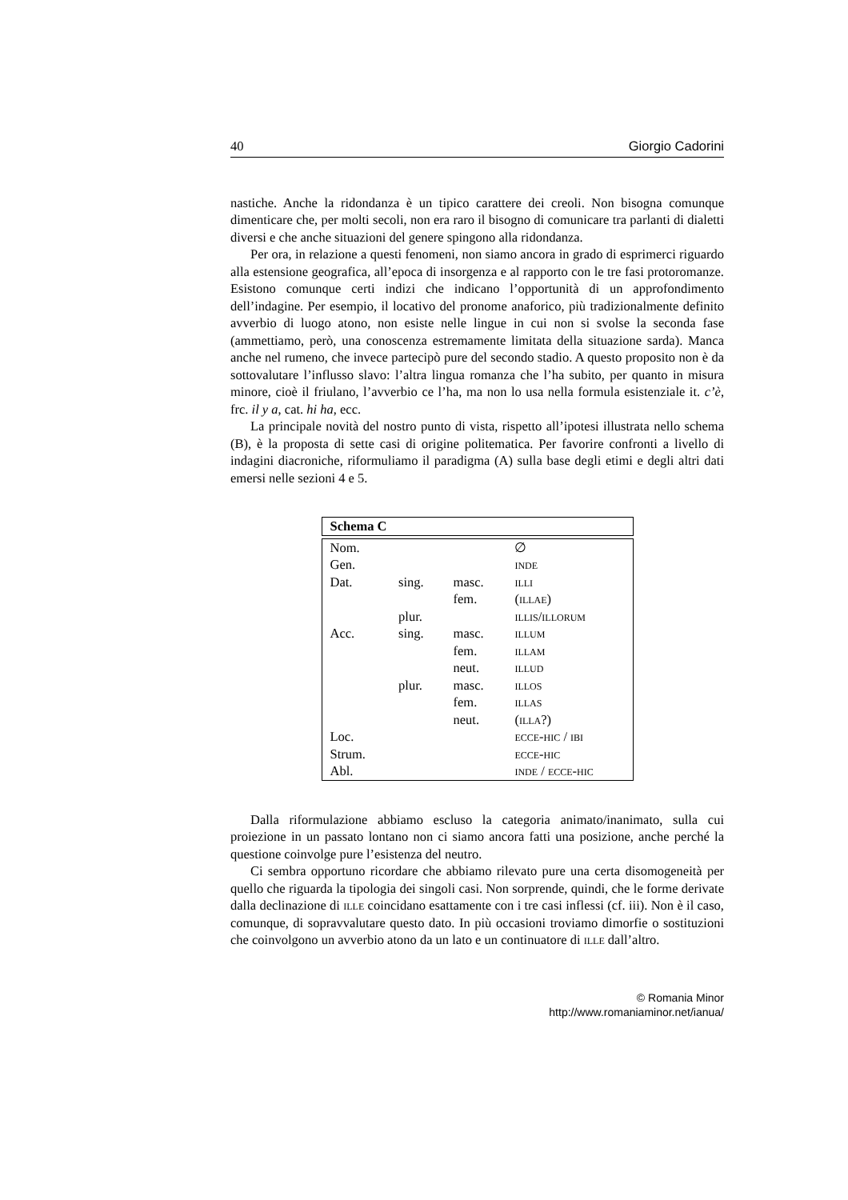40 Giorgio Cadorini
nastiche. Anche la ridondanza è un tipico carattere dei creoli. Non bisogna comunque dimenticare che, per molti secoli, non era raro il bisogno di comunicare tra parlanti di dialetti diversi e che anche situazioni del genere spingono alla ridondanza.
Per ora, in relazione a questi fenomeni, non siamo ancora in grado di esprimerci riguardo alla estensione geografica, all’epoca di insorgenza e al rapporto con le tre fasi protoromanze. Esistono comunque certi indizi che indicano l’opportunità di un approfondimento dell’indagine. Per esempio, il locativo del pronome anaforico, più tradizionalmente definito avverbio di luogo atono, non esiste nelle lingue in cui non si svolse la seconda fase (ammettiamo, però, una conoscenza estremamente limitata della situazione sarda). Manca anche nel rumeno, che invece partecipò pure del secondo stadio. A questo proposito non è da sottovalutare l’influsso slavo: l’altra lingua romanza che l’ha subito, per quanto in misura minore, cioè il friulano, l’avverbio ce l’ha, ma non lo usa nella formula esistenziale it. c’è, frc. il y a, cat. hi ha, ecc.
La principale novità del nostro punto di vista, rispetto all’ipotesi illustrata nello schema (B), è la proposta di sette casi di origine politematica. Per favorire confronti a livello di indagini diacroniche, riformuliamo il paradigma (A) sulla base degli etimi e degli altri dati emersi nelle sezioni 4 e 5.
Schema C
| Nom. | | | ∅ |
| Gen. | | | inde |
| Dat. | sing. | masc. | illi |
| | | fem. | (illae) |
| | plur. | | illis/illorum |
| Acc. | sing. | masc. | illum |
| | | fem. | illam |
| | | neut. | illud |
| | plur. | masc. | illos |
| | | fem. | illas |
| | | neut. | (illa?) |
| Loc. | | | ecce-hic / ibi |
| Strum. | | | ecce-hic |
| Abl. | | | inde / ecce-hic |
Dalla riformulazione abbiamo escluso la categoria animato/inanimato, sulla cui proiezione in un passato lontano non ci siamo ancora fatti una posizione, anche perché la questione coinvolge pure l’esistenza del neutro.
Ci sembra opportuno ricordare che abbiamo rilevato pure una certa disomogeneità per quello che riguarda la tipologia dei singoli casi. Non sorprende, quindi, che le forme derivate dalla declinazione di ille coincidano esattamente con i tre casi inflessi (cf. iii). Non è il caso, comunque, di sopravvalutare questo dato. In più occasioni troviamo dimorfie o sostituzioni che coinvolgono un avverbio atono da un lato e un continuatore di ille dall’altro.
© Romania Minor
http://www.romaniaminor.net/ianua/